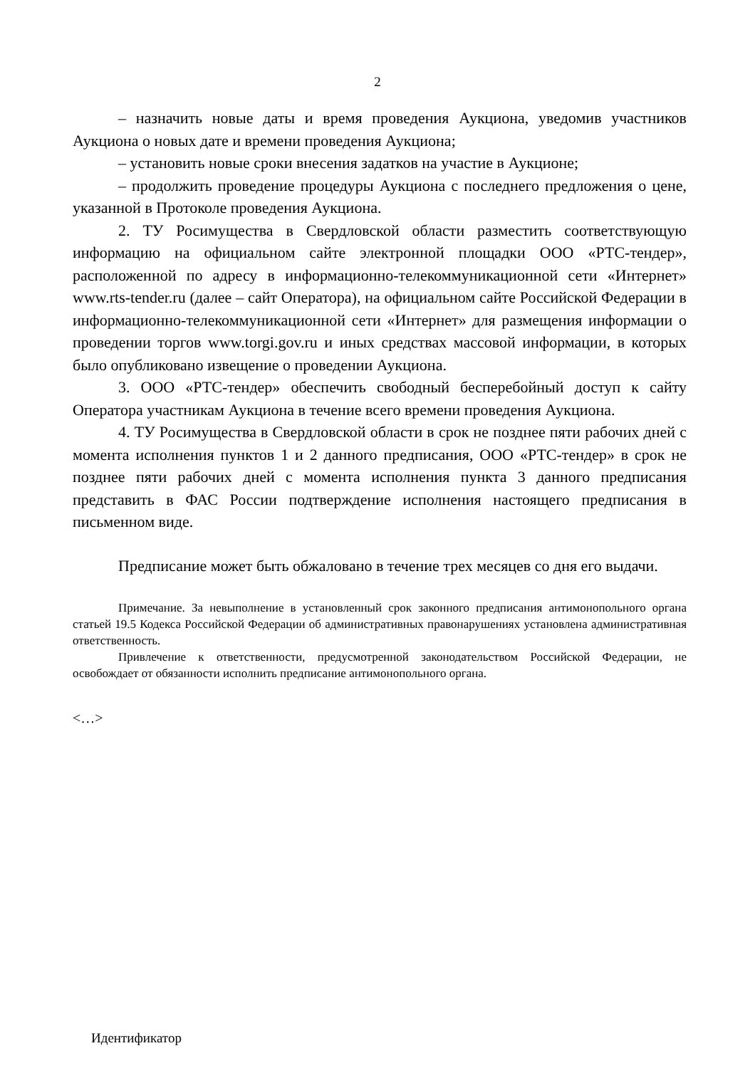2
– назначить новые даты и время проведения Аукциона, уведомив участников Аукциона о новых дате и времени проведения Аукциона;
– установить новые сроки внесения задатков на участие в Аукционе;
– продолжить проведение процедуры Аукциона с последнего предложения о цене, указанной в Протоколе проведения Аукциона.
2. ТУ Росимущества в Свердловской области разместить соответствующую информацию на официальном сайте электронной площадки ООО «РТС-тендер», расположенной по адресу в информационно-телекоммуникационной сети «Интернет» www.rts-tender.ru (далее – сайт Оператора), на официальном сайте Российской Федерации в информационно-телекоммуникационной сети «Интернет» для размещения информации о проведении торгов www.torgi.gov.ru и иных средствах массовой информации, в которых было опубликовано извещение о проведении Аукциона.
3. ООО «РТС-тендер» обеспечить свободный бесперебойный доступ к сайту Оператора участникам Аукциона в течение всего времени проведения Аукциона.
4. ТУ Росимущества в Свердловской области в срок не позднее пяти рабочих дней с момента исполнения пунктов 1 и 2 данного предписания, ООО «РТС-тендер» в срок не позднее пяти рабочих дней с момента исполнения пункта 3 данного предписания представить в ФАС России подтверждение исполнения настоящего предписания в письменном виде.
Предписание может быть обжаловано в течение трех месяцев со дня его выдачи.
Примечание. За невыполнение в установленный срок законного предписания антимонопольного органа статьей 19.5 Кодекса Российской Федерации об административных правонарушениях установлена административная ответственность.
Привлечение к ответственности, предусмотренной законодательством Российской Федерации, не освобождает от обязанности исполнить предписание антимонопольного органа.
<…>
Идентификатор